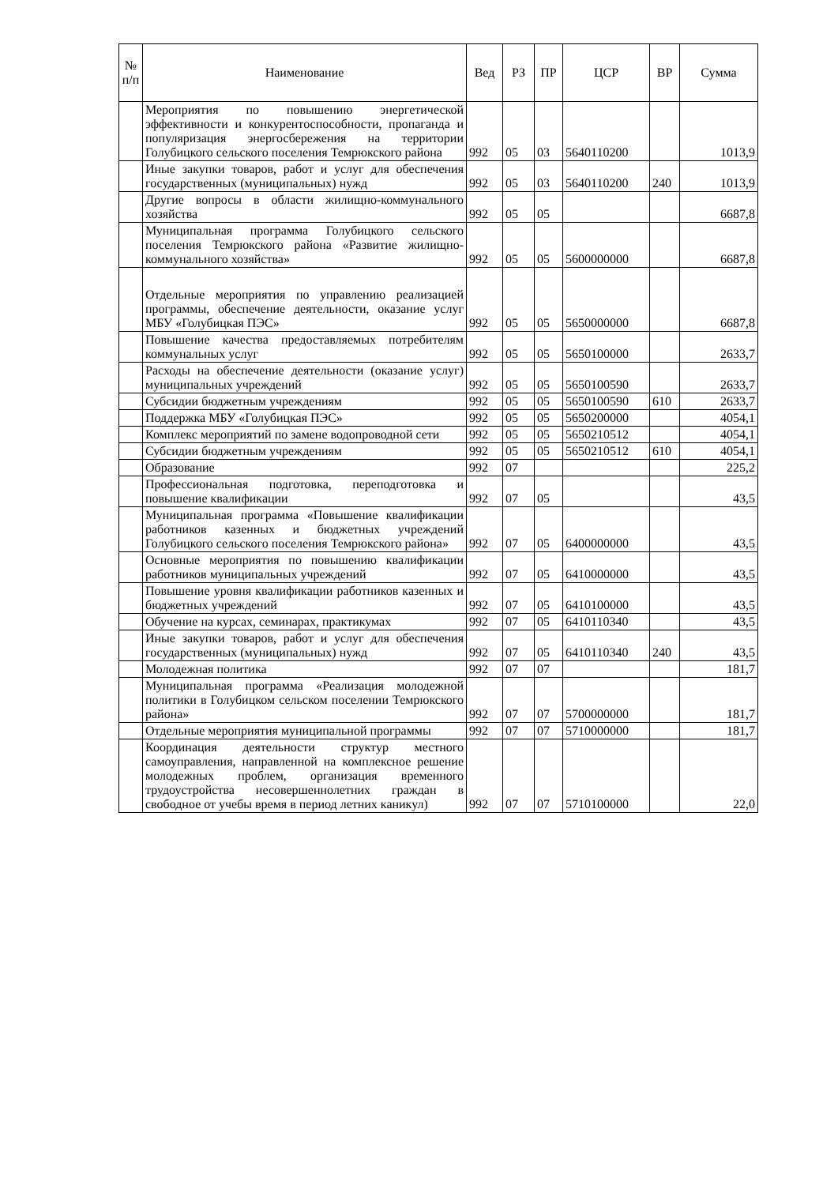| № п/п | Наименование | Вед | РЗ | ПР | ЦСР | ВР | Сумма |
| --- | --- | --- | --- | --- | --- | --- | --- |
| | Мероприятия по повышению энергетической эффективности и конкурентоспособности, пропаганда и популяризация энергосбережения на территории Голубицкого сельского поселения Темрюкского района | 992 | 05 | 03 | 5640110200 | | 1013,9 |
| | Иные закупки товаров, работ и услуг для обеспечения государственных (муниципальных) нужд | 992 | 05 | 03 | 5640110200 | 240 | 1013,9 |
| | Другие вопросы в области жилищно-коммунального хозяйства | 992 | 05 | 05 | | | 6687,8 |
| | Муниципальная программа Голубицкого сельского поселения Темрюкского района «Развитие жилищно-коммунального хозяйства» | 992 | 05 | 05 | 5600000000 | | 6687,8 |
| | Отдельные мероприятия по управлению реализацией программы, обеспечение деятельности, оказание услуг МБУ «Голубицкая ПЭС» | 992 | 05 | 05 | 5650000000 | | 6687,8 |
| | Повышение качества предоставляемых потребителям коммунальных услуг | 992 | 05 | 05 | 5650100000 | | 2633,7 |
| | Расходы на обеспечение деятельности (оказание услуг) муниципальных учреждений | 992 | 05 | 05 | 5650100590 | | 2633,7 |
| | Субсидии бюджетным учреждениям | 992 | 05 | 05 | 5650100590 | 610 | 2633,7 |
| | Поддержка МБУ «Голубицкая ПЭС» | 992 | 05 | 05 | 5650200000 | | 4054,1 |
| | Комплекс мероприятий по замене водопроводной сети | 992 | 05 | 05 | 5650210512 | | 4054,1 |
| | Субсидии бюджетным учреждениям | 992 | 05 | 05 | 5650210512 | 610 | 4054,1 |
| | Образование | 992 | 07 | | | | 225,2 |
| | Профессиональная подготовка, переподготовка и повышение квалификации | 992 | 07 | 05 | | | 43,5 |
| | Муниципальная программа «Повышение квалификации работников казенных и бюджетных учреждений Голубицкого сельского поселения Темрюкского района» | 992 | 07 | 05 | 6400000000 | | 43,5 |
| | Основные мероприятия по повышению квалификации работников муниципальных учреждений | 992 | 07 | 05 | 6410000000 | | 43,5 |
| | Повышение уровня квалификации работников казенных и бюджетных учреждений | 992 | 07 | 05 | 6410100000 | | 43,5 |
| | Обучение на курсах, семинарах, практикумах | 992 | 07 | 05 | 6410110340 | | 43,5 |
| | Иные закупки товаров, работ и услуг для обеспечения государственных (муниципальных) нужд | 992 | 07 | 05 | 6410110340 | 240 | 43,5 |
| | Молодежная политика | 992 | 07 | 07 | | | 181,7 |
| | Муниципальная программа «Реализация молодежной политики в Голубицком сельском поселении Темрюкского района» | 992 | 07 | 07 | 5700000000 | | 181,7 |
| | Отдельные мероприятия муниципальной программы | 992 | 07 | 07 | 5710000000 | | 181,7 |
| | Координация деятельности структур местного самоуправления, направленной на комплексное решение молодежных проблем, организация временного трудоустройства несовершеннолетних граждан в свободное от учебы время в период летних каникул) | 992 | 07 | 07 | 5710100000 | | 22,0 |